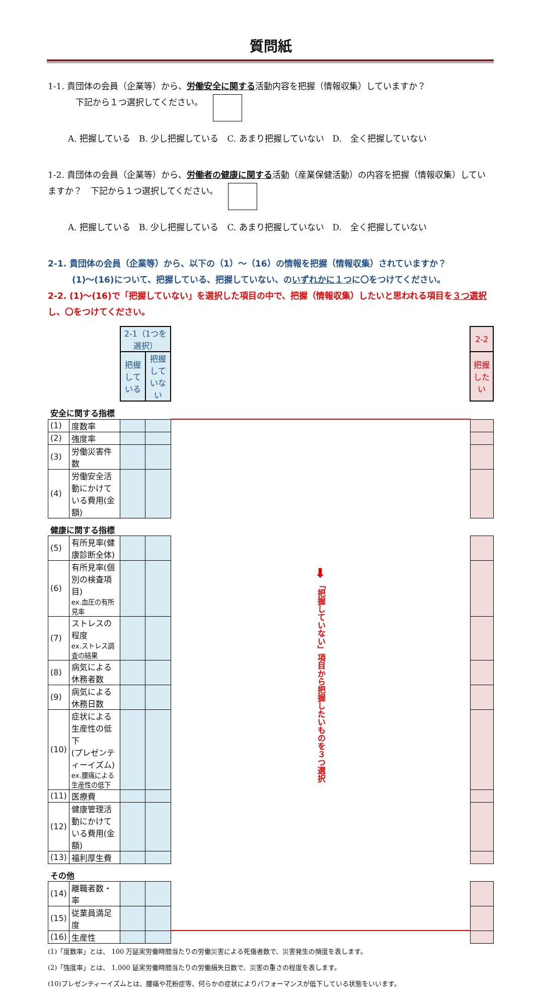質問紙
1-1. 貴団体の会員（企業等）から、労働安全に関する活動内容を把握（情報収集）していますか？
下記から１つ選択してください。
A. 把握している　B. 少し把握している　C. あまり把握していない　D.　全く把握していない
1-2. 貴団体の会員（企業等）から、労働者の健康に関する活動（産業保健活動）の内容を把握（情報収集）していますか？　下記から１つ選択してください。
A. 把握している　B. 少し把握している　C. あまり把握していない　D.　全く把握していない
2-1. 貴団体の会員（企業等）から、以下の（1）～（16）の情報を把握（情報収集）されていますか？
(1)～(16)について、把握している、把握していない、のいずれかに１つに〇をつけてください。
2-2. (1)～(16)で「把握していない」を選択した項目の中で、把握（情報収集）したいと思われる項目を３つ選択し、〇をつけてください。
| | | 2-1（1つを選択） | | | 2-2 |
| | | 把握している | 把握していない | | 把握したい |
| 安全に関する指標 | | | | | |
| (1) | 度数率 | | | ➡ 「把握していない」項目から把握したいものを３つ選択 | |
| (2) | 強度率 | | | | |
| (3) | 労働災害件数 | | | | |
| (4) | 労働安全活動にかけて いる費用(金額) | | | | |
| 健康に関する指標 | | | | | |
| (5) | 有所見率(健康診断全体) | | | | |
| (6) | 有所見率(個別の検査項目) ex.血圧の有所見率 | | | | |
| (7) | ストレスの程度 ex.ストレス調査の結果 | | | | |
| (8) | 病気による休務者数 | | | | |
| (9) | 病気による休務日数 | | | | |
| (10) | 症状による生産性の低下 (プレゼンティーイズム) ex.腰痛による生産性の低下 | | | | |
| (11) | 医療費 | | | | |
| (12) | 健康管理活動にかけて いる費用(金額) | | | | |
| (13) | 福利厚生費 | | | | |
| その他 | | | | | |
| (14) | 離職者数・率 | | | | |
| (15) | 従業員満足度 | | | | |
| (16) | 生産性 | | | | |
(1)「度数率」とは、 100 万延実労働時間当たりの労働災害による死傷者数で、災害発生の頻度を表します。
(2)「強度率」とは、 1,000 延実労働時間当たりの労働損失日数で、災害の重さの程度を表します。
(10)プレゼンティーイズムとは、腰痛や花粉症等、何らかの症状によりパフォーマンスが低下している状態をいいます。